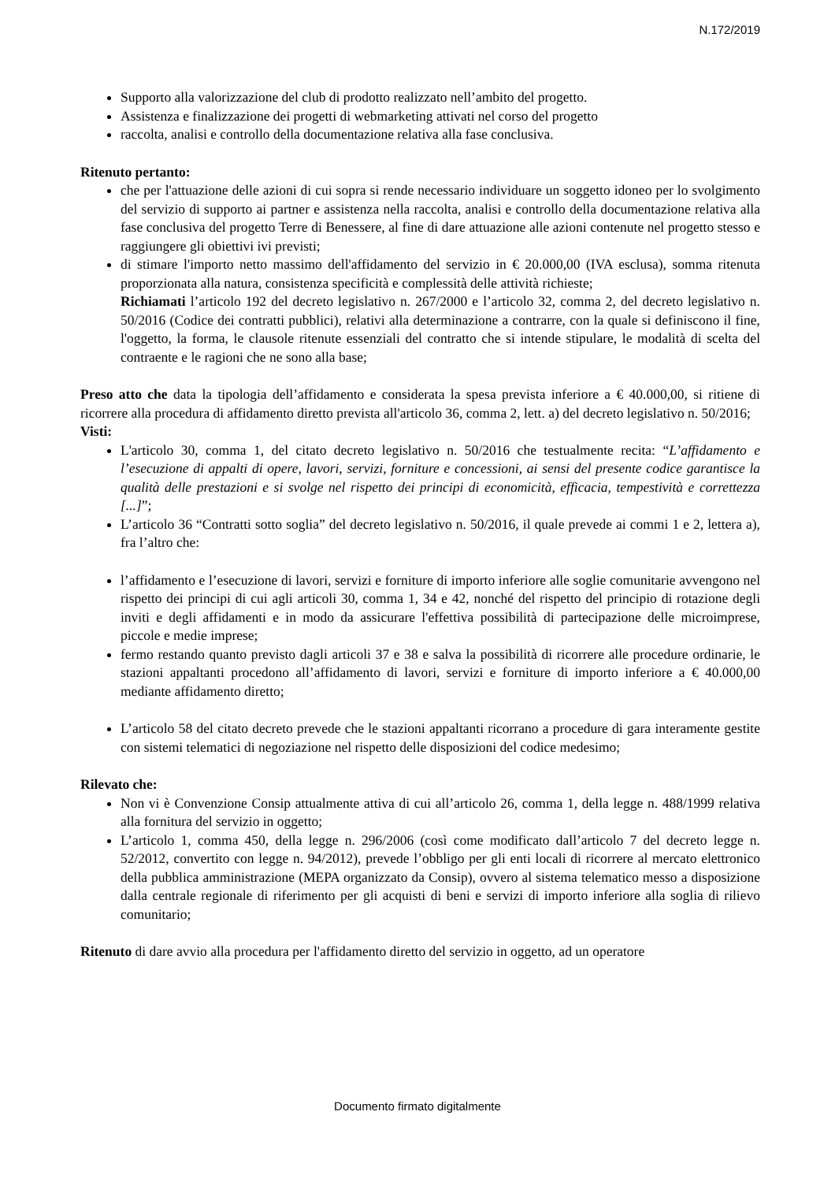N.172/2019
Supporto alla valorizzazione del club di prodotto realizzato nell’ambito del progetto.
Assistenza e finalizzazione dei progetti di webmarketing attivati nel corso del progetto
raccolta, analisi e controllo della documentazione relativa alla fase conclusiva.
Ritenuto pertanto:
che per l'attuazione delle azioni di cui sopra si rende necessario individuare un soggetto idoneo per lo svolgimento del servizio di supporto ai partner e assistenza nella raccolta, analisi e controllo della documentazione relativa alla fase conclusiva del progetto Terre di Benessere, al fine di dare attuazione alle azioni contenute nel progetto stesso e raggiungere gli obiettivi ivi previsti;
di stimare l'importo netto massimo dell'affidamento del servizio in € 20.000,00 (IVA esclusa), somma ritenuta proporzionata alla natura, consistenza specificità e complessità delle attività richieste;
Richiamati l’articolo 192 del decreto legislativo n. 267/2000 e l’articolo 32, comma 2, del decreto legislativo n. 50/2016 (Codice dei contratti pubblici), relativi alla determinazione a contrarre, con la quale si definiscono il fine, l'oggetto, la forma, le clausole ritenute essenziali del contratto che si intende stipulare, le modalità di scelta del contraente e le ragioni che ne sono alla base;
Preso atto che data la tipologia dell’affidamento e considerata la spesa prevista inferiore a € 40.000,00, si ritiene di ricorrere alla procedura di affidamento diretto prevista all'articolo 36, comma 2, lett. a) del decreto legislativo n. 50/2016;
Visti:
L'articolo 30, comma 1, del citato decreto legislativo n. 50/2016 che testualmente recita: “L’affidamento e l’esecuzione di appalti di opere, lavori, servizi, forniture e concessioni, ai sensi del presente codice garantisce la qualità delle prestazioni e si svolge nel rispetto dei principi di economicità, efficacia, tempestività e correttezza [...]”;
L’articolo 36 “Contratti sotto soglia” del decreto legislativo n. 50/2016, il quale prevede ai commi 1 e 2, lettera a), fra l’altro che:
l’affidamento e l’esecuzione di lavori, servizi e forniture di importo inferiore alle soglie comunitarie avvengono nel rispetto dei principi di cui agli articoli 30, comma 1, 34 e 42, nonché del rispetto del principio di rotazione degli inviti e degli affidamenti e in modo da assicurare l'effettiva possibilità di partecipazione delle microimprese, piccole e medie imprese;
fermo restando quanto previsto dagli articoli 37 e 38 e salva la possibilità di ricorrere alle procedure ordinarie, le stazioni appaltanti procedono all’affidamento di lavori, servizi e forniture di importo inferiore a € 40.000,00 mediante affidamento diretto;
L’articolo 58 del citato decreto prevede che le stazioni appaltanti ricorrano a procedure di gara interamente gestite con sistemi telematici di negoziazione nel rispetto delle disposizioni del codice medesimo;
Rilevato che:
Non vi è Convenzione Consip attualmente attiva di cui all’articolo 26, comma 1, della legge n. 488/1999 relativa alla fornitura del servizio in oggetto;
L’articolo 1, comma 450, della legge n. 296/2006 (così come modificato dall’articolo 7 del decreto legge n. 52/2012, convertito con legge n. 94/2012), prevede l’obbligo per gli enti locali di ricorrere al mercato elettronico della pubblica amministrazione (MEPA organizzato da Consip), ovvero al sistema telematico messo a disposizione dalla centrale regionale di riferimento per gli acquisti di beni e servizi di importo inferiore alla soglia di rilievo comunitario;
Ritenuto di dare avvio alla procedura per l'affidamento diretto del servizio in oggetto, ad un operatore
Documento firmato digitalmente